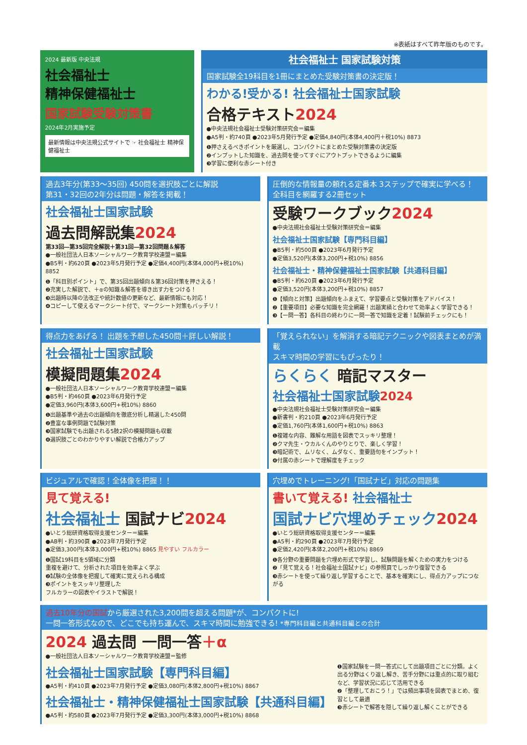※表紙はすべて昨年版のものです。
2024 最新版 中央法規
社会福祉士
精神保健福祉士
国家試験受験対策書
2024年2月実施予定
最新情報は中央法規公式サイトで ☞ 社会福祉士 精神保健福祉士
社会福祉士 国家試験対策
国家試験全19科目を1冊にまとめた受験対策書の決定版！
わかる!受かる! 社会福祉士国家試験
合格テキスト2024
●中央法規社会福祉士受験対策研究会＝編集
●A5判・約740頁 ●2023年5月発行予定 ●定価4,840円(本体4,400円＋税10%) 8873
❶押さえるべきポイントを厳選し、コンパクトにまとめた受験対策書の決定版
❷インプットした知識を、過去問を使ってすぐにアウトプットできるように編集
❸学習に便利な赤シート付き
過去3年分(第33〜35回) 450問を選択肢ごとに解説
第31・32回の2年分は問題・解答を掲載！
社会福祉士国家試験
過去問解説集2024
第33回―第35回完全解説＋第31回―第32回問題＆解答
●一般社団法人日本ソーシャルワーク教育学校連盟＝編集
●B5判・約620頁 ●2023年5月発行予定 ●定価4,400円(本体4,000円+税10%) 8852
❶「科目別ポイント」で、第35回出題傾向＆第36回対策を押さえる！
❷充実した解説で、＋αの知識＆解答を導き出す力をつける！
❸出題時以降の法改正や統計数値の更新など、最新情報にも対応！
❹コピーして使えるマークシート付で、マークシート対策もバッチリ！
圧倒的な情報量の頼れる定番本 3ステップで確実に学べる！
全科目を網羅する2冊セット
受験ワークブック2024
●中央法規社会福祉士受験対策研究会＝編集
社会福祉士国家試験【専門科目編】
●B5判・約500頁 ●2023年6月発行予定
●定価3,520円(本体3,200円+税10%) 8856
社会福祉士・精神保健福祉士国家試験【共通科目編】
●B5判・約620頁 ●2023年6月発行予定
●定価3,520円(本体3,200円+税10%) 8857
❶【傾向と対策】出題傾向をふまえて、学習要点と受験対策をアドバイス！
❷【重要項目】必要な知識を完全網羅！出題実績と合わせて効率よく学習できる！
❸【一問一答】各科目の終わりに一問一答で知識を定着！試験前チェックにも！
得点力をあげる！ 出題を予想した450問＋詳しい解説！
社会福祉士国家試験
模擬問題集2024
●一般社団法人日本ソーシャルワーク教育学校連盟＝編集
●B5判・約460頁 ●2023年6月発行予定
●定価3,960円(本体3,600円+税10%) 8860
❶出題基準や過去の出題傾向を徹底分析し精選した450問
❷豊富な事例問題で試験対策
❸国家試験でも出題される5肢2択の模擬問題も収載
❹選択肢ごとのわかりやすい解説で合格力アップ
「覚えられない」を解消する暗記テクニックや図表まとめが満載
スキマ時間の学習にもぴったり！
らくらく 暗記マスター
社会福祉士国家試験2024
●中央法規社会福祉士受験対策研究会＝編集
●新書判・約210頁 ●2023年6月発行予定
●定価1,760円(本体1,600円+税10%) 8863
❶複雑な内容、難解な用語を図表でスッキリ整理！
❷クマ先生・ウカルくんのやりとりで、楽しく学習！
❸暗記術で、ムリなく、ムダなく、重要語句をインプット！
❹付属の赤シートで理解度をチェック
ビジュアルで確認！全体像を把握！！
見て覚える!
社会福祉士 国試ナビ2024
●いとう総研資格取得支援センター＝編集
●AB判・約390頁 ●2023年7月発行予定
●定価3,300円(本体3,000円+税10%) 8865 見やすい フルカラー
❶国試19科目を5領域に分類
重複を避けて、分析された項目を効率よく学ぶ
❷試験の全体像を把握して確実に覚えられる構成
❸ポイントをスッキリ整理した
フルカラーの図表やイラストで解説！
穴埋めでトレーニング!「国試ナビ」対応の問題集
書いて覚える! 社会福祉士
国試ナビ穴埋めチェック2024
●いとう総研資格取得支援センター＝編集
●A5判・約290頁 ●2023年7月発行予定
●定価2,420円(本体2,200円+税10%) 8869
❶各分野の重要問題を穴埋め形式で学習し、試験問題を解くための実力をつける
❷「見て覚える！社会福祉士国試ナビ」の参照頁でしっかり復習できる
❸赤シートを使って繰り返し学習することで、基本を確実にし、得点力アップにつながる
過去10年分の国試から厳選された3,200問を超える問題*が、コンパクトに!
一問一答形式なので、どこでも持ち運んで、スキマ時間に勉強できる! *専門科目編と共通科目編との合計
2024 過去問 一問一答＋α
●一般社団法人日本ソーシャルワーク教育学校連盟＝監修
社会福祉士国家試験【専門科目編】
●A5判・約410頁 ●2023年7月発行予定 ●定価3,080円(本体2,800円+税10%) 8867
社会福祉士・精神保健福祉士国家試験【共通科目編】
●A5判・約580頁 ●2023年7月発行予定 ●定価3,300円(本体3,000円+税10%) 8868
❶国家試験を一問一答式にして出題項目ごとに分類。よく出る分野はくり返し解き、苦手分野には重点的に取り組むなど、学習状況に応じて活用できる
❷「整理しておこう！」では頻出事項を図表でまとめ、復習として最適
❸赤シートで解答を隠して繰り返し解くことができる